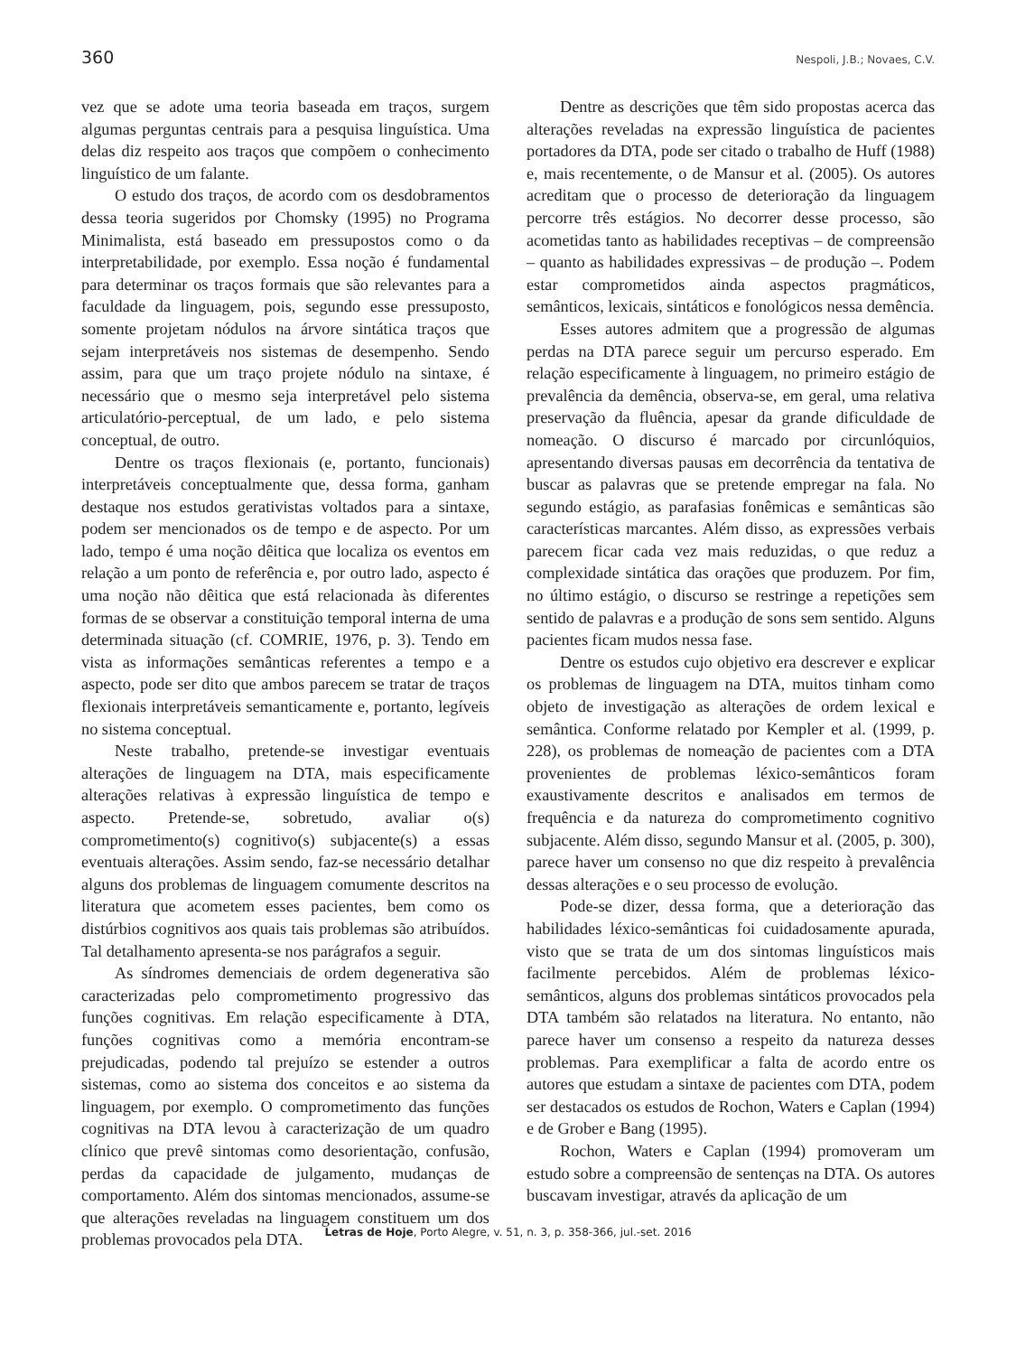360 Nespoli, J.B.; Novaes, C.V.
vez que se adote uma teoria baseada em traços, surgem algumas perguntas centrais para a pesquisa linguística. Uma delas diz respeito aos traços que compõem o conhecimento linguístico de um falante.
O estudo dos traços, de acordo com os desdobramentos dessa teoria sugeridos por Chomsky (1995) no Programa Minimalista, está baseado em pressupostos como o da interpretabilidade, por exemplo. Essa noção é fundamental para determinar os traços formais que são relevantes para a faculdade da linguagem, pois, segundo esse pressuposto, somente projetam nódulos na árvore sintática traços que sejam interpretáveis nos sistemas de desempenho. Sendo assim, para que um traço projete nódulo na sintaxe, é necessário que o mesmo seja interpretável pelo sistema articulatório-perceptual, de um lado, e pelo sistema conceptual, de outro.
Dentre os traços flexionais (e, portanto, funcionais) interpretáveis conceptualmente que, dessa forma, ganham destaque nos estudos gerativistas voltados para a sintaxe, podem ser mencionados os de tempo e de aspecto. Por um lado, tempo é uma noção dêitica que localiza os eventos em relação a um ponto de referência e, por outro lado, aspecto é uma noção não dêitica que está relacionada às diferentes formas de se observar a constituição temporal interna de uma determinada situação (cf. COMRIE, 1976, p. 3). Tendo em vista as informações semânticas referentes a tempo e a aspecto, pode ser dito que ambos parecem se tratar de traços flexionais interpretáveis semanticamente e, portanto, legíveis no sistema conceptual.
Neste trabalho, pretende-se investigar eventuais alterações de linguagem na DTA, mais especificamente alterações relativas à expressão linguística de tempo e aspecto. Pretende-se, sobretudo, avaliar o(s) comprometimento(s) cognitivo(s) subjacente(s) a essas eventuais alterações. Assim sendo, faz-se necessário detalhar alguns dos problemas de linguagem comumente descritos na literatura que acometem esses pacientes, bem como os distúrbios cognitivos aos quais tais problemas são atribuídos. Tal detalhamento apresenta-se nos parágrafos a seguir.
As síndromes demenciais de ordem degenerativa são caracterizadas pelo comprometimento progressivo das funções cognitivas. Em relação especificamente à DTA, funções cognitivas como a memória encontram-se prejudicadas, podendo tal prejuízo se estender a outros sistemas, como ao sistema dos conceitos e ao sistema da linguagem, por exemplo. O comprometimento das funções cognitivas na DTA levou à caracterização de um quadro clínico que prevê sintomas como desorientação, confusão, perdas da capacidade de julgamento, mudanças de comportamento. Além dos sintomas mencionados, assume-se que alterações reveladas na linguagem constituem um dos problemas provocados pela DTA.
Dentre as descrições que têm sido propostas acerca das alterações reveladas na expressão linguística de pacientes portadores da DTA, pode ser citado o trabalho de Huff (1988) e, mais recentemente, o de Mansur et al. (2005). Os autores acreditam que o processo de deterioração da linguagem percorre três estágios. No decorrer desse processo, são acometidas tanto as habilidades receptivas – de compreensão – quanto as habilidades expressivas – de produção –. Podem estar comprometidos ainda aspectos pragmáticos, semânticos, lexicais, sintáticos e fonológicos nessa demência.
Esses autores admitem que a progressão de algumas perdas na DTA parece seguir um percurso esperado. Em relação especificamente à linguagem, no primeiro estágio de prevalência da demência, observa-se, em geral, uma relativa preservação da fluência, apesar da grande dificuldade de nomeação. O discurso é marcado por circunlóquios, apresentando diversas pausas em decorrência da tentativa de buscar as palavras que se pretende empregar na fala. No segundo estágio, as parafasias fonêmicas e semânticas são características marcantes. Além disso, as expressões verbais parecem ficar cada vez mais reduzidas, o que reduz a complexidade sintática das orações que produzem. Por fim, no último estágio, o discurso se restringe a repetições sem sentido de palavras e a produção de sons sem sentido. Alguns pacientes ficam mudos nessa fase.
Dentre os estudos cujo objetivo era descrever e explicar os problemas de linguagem na DTA, muitos tinham como objeto de investigação as alterações de ordem lexical e semântica. Conforme relatado por Kempler et al. (1999, p. 228), os problemas de nomeação de pacientes com a DTA provenientes de problemas léxico-semânticos foram exaustivamente descritos e analisados em termos de frequência e da natureza do comprometimento cognitivo subjacente. Além disso, segundo Mansur et al. (2005, p. 300), parece haver um consenso no que diz respeito à prevalência dessas alterações e o seu processo de evolução.
Pode-se dizer, dessa forma, que a deterioração das habilidades léxico-semânticas foi cuidadosamente apurada, visto que se trata de um dos sintomas linguísticos mais facilmente percebidos. Além de problemas léxico-semânticos, alguns dos problemas sintáticos provocados pela DTA também são relatados na literatura. No entanto, não parece haver um consenso a respeito da natureza desses problemas. Para exemplificar a falta de acordo entre os autores que estudam a sintaxe de pacientes com DTA, podem ser destacados os estudos de Rochon, Waters e Caplan (1994) e de Grober e Bang (1995).
Rochon, Waters e Caplan (1994) promoveram um estudo sobre a compreensão de sentenças na DTA. Os autores buscavam investigar, através da aplicação de um
Letras de Hoje, Porto Alegre, v. 51, n. 3, p. 358-366, jul.-set. 2016